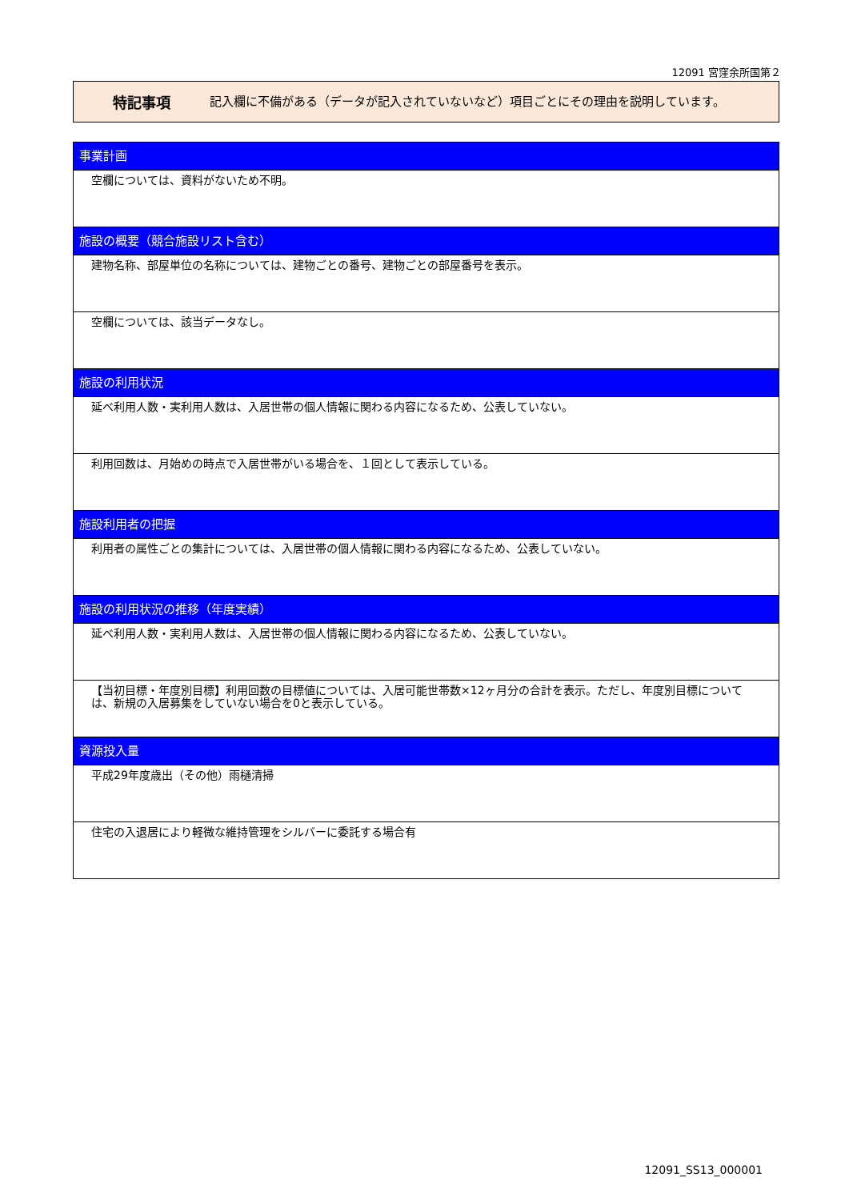12091 宮窪余所国第２
特記事項
記入欄に不備がある（データが記入されていないなど）項目ごとにその理由を説明しています。
事業計画
空欄については、資料がないため不明。
施設の概要（競合施設リスト含む）
建物名称、部屋単位の名称については、建物ごとの番号、建物ごとの部屋番号を表示。
空欄については、該当データなし。
施設の利用状況
延べ利用人数・実利用人数は、入居世帯の個人情報に関わる内容になるため、公表していない。
利用回数は、月始めの時点で入居世帯がいる場合を、１回として表示している。
施設利用者の把握
利用者の属性ごとの集計については、入居世帯の個人情報に関わる内容になるため、公表していない。
施設の利用状況の推移（年度実績）
延べ利用人数・実利用人数は、入居世帯の個人情報に関わる内容になるため、公表していない。
【当初目標・年度別目標】利用回数の目標値については、入居可能世帯数×12ヶ月分の合計を表示。ただし、年度別目標については、新規の入居募集をしていない場合を0と表示している。
資源投入量
平成29年度歳出（その他）雨樋清掃
住宅の入退居により軽微な維持管理をシルバーに委託する場合有
12091_SS13_000001